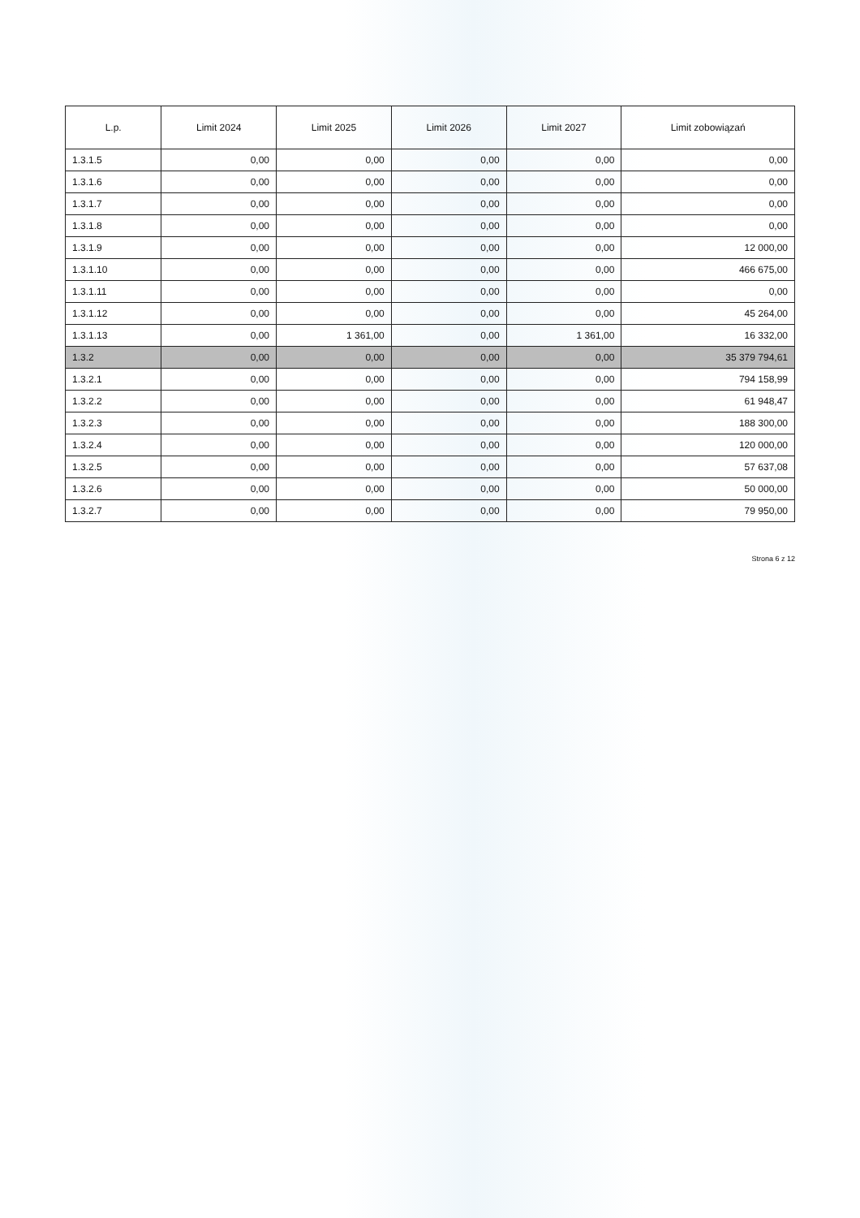| L.p. | Limit 2024 | Limit 2025 | Limit 2026 | Limit 2027 | Limit zobowiązań |
| --- | --- | --- | --- | --- | --- |
| 1.3.1.5 | 0,00 | 0,00 | 0,00 | 0,00 | 0,00 |
| 1.3.1.6 | 0,00 | 0,00 | 0,00 | 0,00 | 0,00 |
| 1.3.1.7 | 0,00 | 0,00 | 0,00 | 0,00 | 0,00 |
| 1.3.1.8 | 0,00 | 0,00 | 0,00 | 0,00 | 0,00 |
| 1.3.1.9 | 0,00 | 0,00 | 0,00 | 0,00 | 12 000,00 |
| 1.3.1.10 | 0,00 | 0,00 | 0,00 | 0,00 | 466 675,00 |
| 1.3.1.11 | 0,00 | 0,00 | 0,00 | 0,00 | 0,00 |
| 1.3.1.12 | 0,00 | 0,00 | 0,00 | 0,00 | 45 264,00 |
| 1.3.1.13 | 0,00 | 1 361,00 | 0,00 | 1 361,00 | 16 332,00 |
| 1.3.2 | 0,00 | 0,00 | 0,00 | 0,00 | 35 379 794,61 |
| 1.3.2.1 | 0,00 | 0,00 | 0,00 | 0,00 | 794 158,99 |
| 1.3.2.2 | 0,00 | 0,00 | 0,00 | 0,00 | 61 948,47 |
| 1.3.2.3 | 0,00 | 0,00 | 0,00 | 0,00 | 188 300,00 |
| 1.3.2.4 | 0,00 | 0,00 | 0,00 | 0,00 | 120 000,00 |
| 1.3.2.5 | 0,00 | 0,00 | 0,00 | 0,00 | 57 637,08 |
| 1.3.2.6 | 0,00 | 0,00 | 0,00 | 0,00 | 50 000,00 |
| 1.3.2.7 | 0,00 | 0,00 | 0,00 | 0,00 | 79 950,00 |
Strona 6 z 12